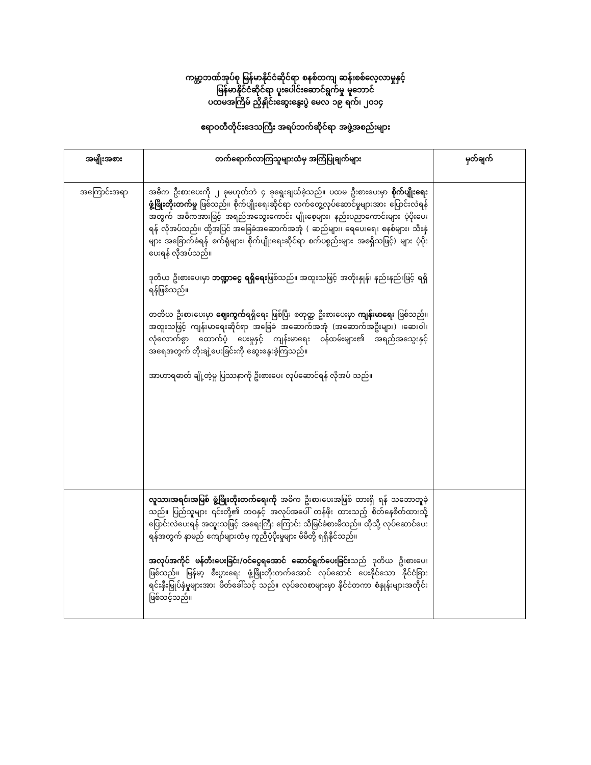ကမ္ဘာ့ဘဏ်အုပ်စု မြန်မာနိုင်ငံဆိုင်ရာ စနစ်တကျ ဆန်းစစ်လေ့လာမှုနှင့်
မြန်မာနိုင်ငံဆိုင်ရာ ပူးပေါင်းဆောင်ရွက်မှု မူဘောင်
ပထမအကြိမ် ညှိနှိုင်းဆွေးနွေးပွဲ မေလ ၁၉ ရက်၊ ၂၀၁၄
ဧရာဝတီတိုင်းဒေသကြီး အရပ်ဘက်ဆိုင်ရာ အဖွဲ့အစည်းများ
| အမျိုးအစား | တက်ရောက်လာကြသူများထံမှ အကြံပြုချက်များ | မှတ်ချက် |
| --- | --- | --- |
| အကြောင်းအရာ | အဓိက ဦးစားပေးကို ၂ ခုမဟုတ်ဘဲ ၄ ခုရွေးချယ်ခဲ့သည်။ ပထမ ဦးစားပေးမှာ စိုက်ပျိုးရေး ဖွံ့ဖြိုးတိုးတက်မှု ဖြစ်သည်။ စိုက်ပျိုးရေးဆိုင်ရာ လက်တွေ့လုပ်ဆောင်မှုများအား ပြောင်းလဲရန်အတွက် အဓိကအားဖြင့် အရည်အသွေးကောင်း မျိုးစေ့များ၊ နည်းပညာကောင်းများ ပံ့ပိုးပေးရန် လိုအပ်သည်။ ထို့အပြင် အခြေခံအဆောက်အအုံ ( ဆည်များ၊ ရေပေးရေး စနစ်များ၊ သီးနှံများ အခြောက်ခံရန် စက်ရုံများ၊ စိုက်ပျိုးရေးဆိုင်ရာ စက်ပစ္စည်းများ အစရှိသဖြင့်) များ ပံ့ပိုးပေးရန် လိုအပ်သည်။ ဒုတိယ ဦးစားပေးမှာ ဘဏ္ဍာငွေ ရရှိရေး ဖြစ်သည်။ အထူးသဖြင့် အတိုးနှုန်း နည်းနည်းဖြင့် ရရှိရန်ဖြစ်သည်။ တတိယ ဦးစားပေးမှာ ဈေးကွက် ရရှိရေး ဖြစ်ပြီး စတုတ္ထ ဦးစားပေးမှာ ကျန်းမာရေး ဖြစ်သည်။ အထူးသဖြင့် ကျန်းမာရေးဆိုင်ရာ အခြေခံ အဆောက်အအုံ (အဆောက်အဦးများ) ၊ဆေးဝါး လုံလောက်စွာ ထောက်ပံ့ ပေးမှုနှင့် ကျန်းမာရေး ဝန်ထမ်းများ၏ အရည်အသွေးနှင့် အရေအတွက် တိုးချဲ့ပေးခြင်းကို ဆွေးနွေးခဲ့ကြသည်။ အာဟာရဓာတ် ချို့တဲ့မှု ပြဿနာကို ဦးစားပေး လုပ်ဆောင်ရန် လိုအပ် သည်။ | |
| | လူသားအရင်းအမြစ် ဖွံ့ဖြိုးတိုးတက်ရေးကို အဓိက ဦးစားပေးအဖြစ် ထားရှိ ရန် သဘောတူခဲ့သည်။ ပြည်သူများ ၎င်းတို့၏ ဘဝနှင့် အလုပ်အပေါ် တန်ဖိုး ထားသည့် စိတ်နေစိတ်ထားသို့ ပြောင်းလဲပေးရန် အထူးသဖြင့် အရေးကြီး ကြောင်း သိမြင်ခံစားမိသည်။ ထိုသို့ လုပ်ဆောင်ပေးရန်အတွက် နာမည် ကျော်များထံမှ ကူညီပံ့ပိုးမှုများ မိမိတို့ ရရှိနိုင်သည်။ အလုပ်အကိုင် ဖန်တီးပေးခြင်း/ဝင်ငွေရအောင် ဆောင်ရွက်ပေးခြင်း သည် ဒုတိယ ဦးစားပေးဖြစ်သည်။ မြန်မာ့ စီးပွားရေး ဖွံ့ဖြိုးတိုးတက်အောင် လုပ်ဆောင် ပေးနိုင်သော နိုင်ငံခြား ရင်းနှီးမြှုပ်နှံမှုများအား ဖိတ်ခေါ်သင့် သည်။ လုပ်ခလစာများမှာ နိုင်ငံတကာ စံနှုန်းများအတိုင်း ဖြစ်သင့်သည်။ | |